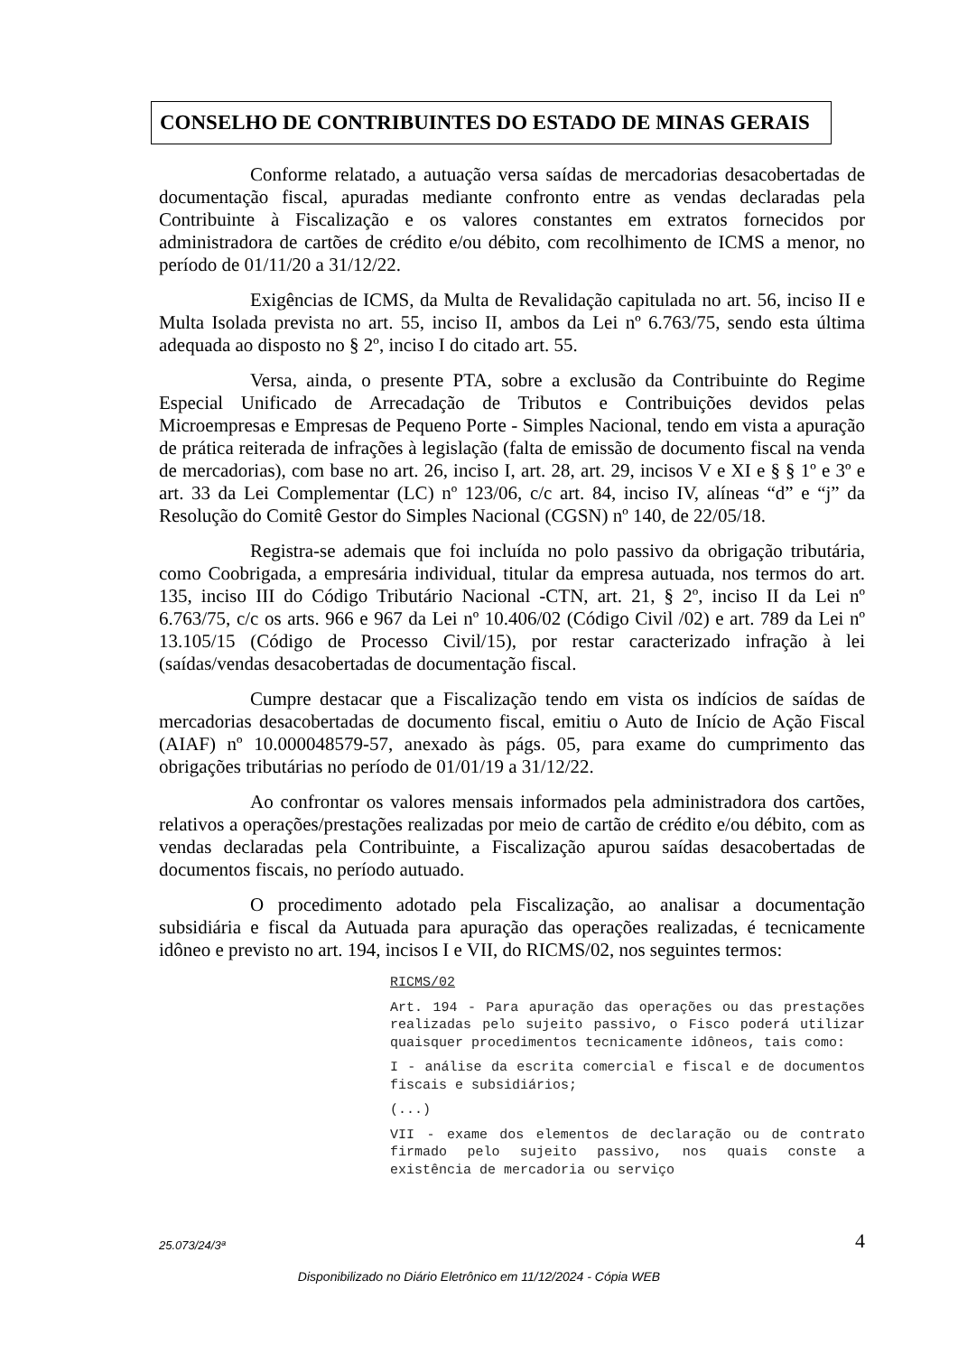CONSELHO DE CONTRIBUINTES DO ESTADO DE MINAS GERAIS
Conforme relatado, a autuação versa saídas de mercadorias desacobertadas de documentação fiscal, apuradas mediante confronto entre as vendas declaradas pela Contribuinte à Fiscalização e os valores constantes em extratos fornecidos por administradora de cartões de crédito e/ou débito, com recolhimento de ICMS a menor, no período de 01/11/20 a 31/12/22.
Exigências de ICMS, da Multa de Revalidação capitulada no art. 56, inciso II e Multa Isolada prevista no art. 55, inciso II, ambos da Lei nº 6.763/75, sendo esta última adequada ao disposto no § 2º, inciso I do citado art. 55.
Versa, ainda, o presente PTA, sobre a exclusão da Contribuinte do Regime Especial Unificado de Arrecadação de Tributos e Contribuições devidos pelas Microempresas e Empresas de Pequeno Porte - Simples Nacional, tendo em vista a apuração de prática reiterada de infrações à legislação (falta de emissão de documento fiscal na venda de mercadorias), com base no art. 26, inciso I, art. 28, art. 29, incisos V e XI e § § 1º e 3º e art. 33 da Lei Complementar (LC) nº 123/06, c/c art. 84, inciso IV, alíneas “d” e “j” da Resolução do Comitê Gestor do Simples Nacional (CGSN) nº 140, de 22/05/18.
Registra-se ademais que foi incluída no polo passivo da obrigação tributária, como Coobrigada, a empresária individual, titular da empresa autuada, nos termos do art. 135, inciso III do Código Tributário Nacional -CTN, art. 21, § 2º, inciso II da Lei nº 6.763/75, c/c os arts. 966 e 967 da Lei nº 10.406/02 (Código Civil /02) e art. 789 da Lei nº 13.105/15 (Código de Processo Civil/15), por restar caracterizado infração à lei (saídas/vendas desacobertadas de documentação fiscal.
Cumpre destacar que a Fiscalização tendo em vista os indícios de saídas de mercadorias desacobertadas de documento fiscal, emitiu o Auto de Início de Ação Fiscal (AIAF) nº 10.000048579-57, anexado às págs. 05, para exame do cumprimento das obrigações tributárias no período de 01/01/19 a 31/12/22.
Ao confrontar os valores mensais informados pela administradora dos cartões, relativos a operações/prestações realizadas por meio de cartão de crédito e/ou débito, com as vendas declaradas pela Contribuinte, a Fiscalização apurou saídas desacobertadas de documentos fiscais, no período autuado.
O procedimento adotado pela Fiscalização, ao analisar a documentação subsidiária e fiscal da Autuada para apuração das operações realizadas, é tecnicamente idôneo e previsto no art. 194, incisos I e VII, do RICMS/02, nos seguintes termos:
RICMS/02
Art. 194 - Para apuração das operações ou das prestações realizadas pelo sujeito passivo, o Fisco poderá utilizar quaisquer procedimentos tecnicamente idôneos, tais como:
I - análise da escrita comercial e fiscal e de documentos fiscais e subsidiários;
(...)
VII - exame dos elementos de declaração ou de contrato firmado pelo sujeito passivo, nos quais conste a existência de mercadoria ou serviço
25.073/24/3ª 4
Disponibilizado no Diário Eletrônico em 11/12/2024 - Cópia WEB